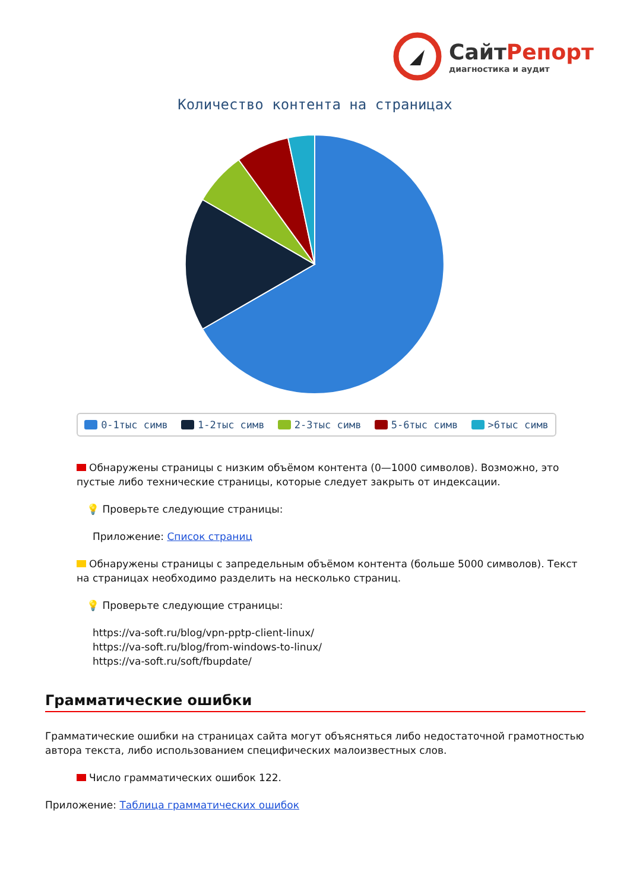СайтРепорт
диагностика и аудит
Количество контента на страницах
0-1тыс симв 1-2тыс симв 2-3тыс симв 5-6тыс симв >6тыс симв
Обнаружены страницы с низким объёмом контента (0—1000 символов). Возможно, это пустые либо технические страницы, которые следует закрыть от индексации.
💡 Проверьте следующие страницы:
Приложение: Список страниц
Обнаружены страницы с запредельным объёмом контента (больше 5000 символов). Текст на страницах необходимо разделить на несколько страниц.
💡 Проверьте следующие страницы:
https://va-soft.ru/blog/vpn-pptp-client-linux/
https://va-soft.ru/blog/from-windows-to-linux/
https://va-soft.ru/soft/fbupdate/
Грамматические ошибки
Грамматические ошибки на страницах сайта могут объясняться либо недостаточной грамотностью автора текста, либо использованием специфических малоизвестных слов.
Число грамматических ошибок 122.
Приложение: Таблица грамматических ошибок